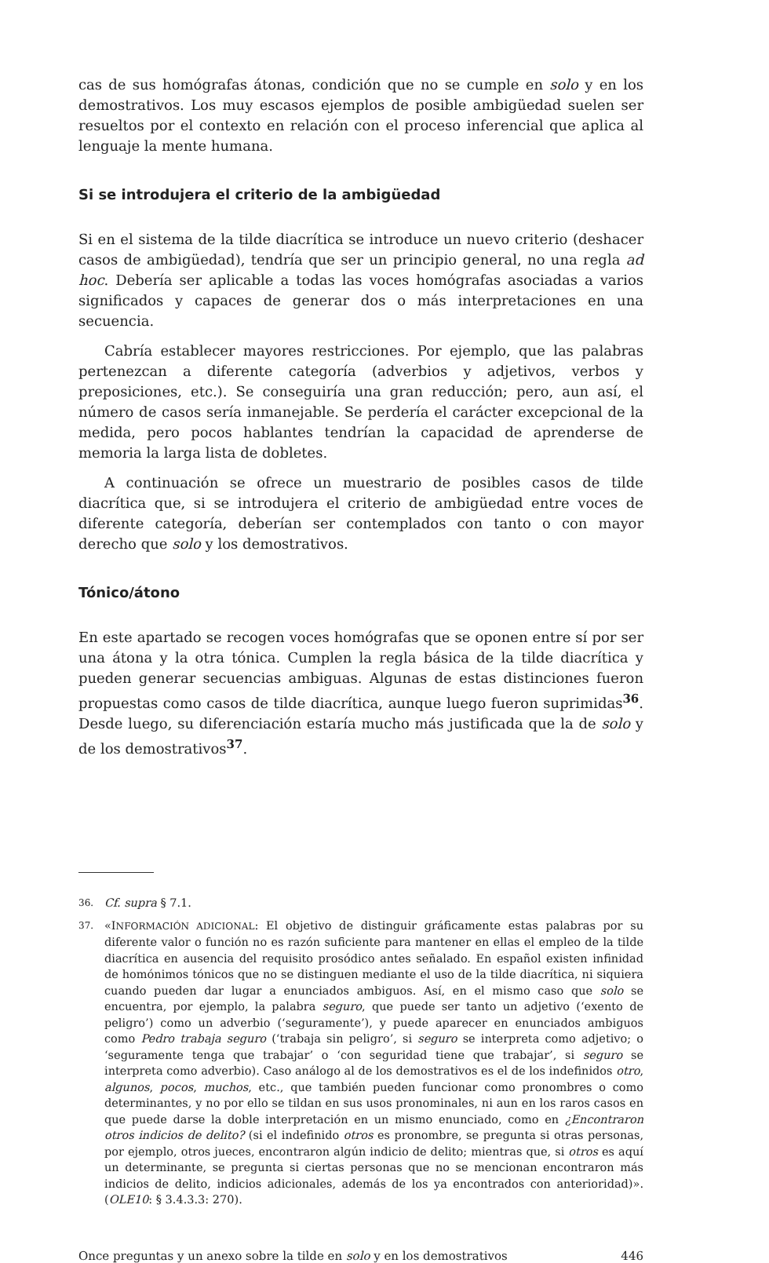cas de sus homógrafas átonas, condición que no se cumple en solo y en los demostrativos. Los muy escasos ejemplos de posible ambigüedad suelen ser resueltos por el contexto en relación con el proceso inferencial que aplica al lenguaje la mente humana.
Si se introdujera el criterio de la ambigüedad
Si en el sistema de la tilde diacrítica se introduce un nuevo criterio (deshacer casos de ambigüedad), tendría que ser un principio general, no una regla ad hoc. Debería ser aplicable a todas las voces homógrafas asociadas a varios significados y capaces de generar dos o más interpretaciones en una secuencia.
Cabría establecer mayores restricciones. Por ejemplo, que las palabras pertenezcan a diferente categoría (adverbios y adjetivos, verbos y preposiciones, etc.). Se conseguiría una gran reducción; pero, aun así, el número de casos sería inmanejable. Se perdería el carácter excepcional de la medida, pero pocos hablantes tendrían la capacidad de aprenderse de memoria la larga lista de dobletes.
A continuación se ofrece un muestrario de posibles casos de tilde diacrítica que, si se introdujera el criterio de ambigüedad entre voces de diferente categoría, deberían ser contemplados con tanto o con mayor derecho que solo y los demostrativos.
Tónico/átono
En este apartado se recogen voces homógrafas que se oponen entre sí por ser una átona y la otra tónica. Cumplen la regla básica de la tilde diacrítica y pueden generar secuencias ambiguas. Algunas de estas distinciones fueron propuestas como casos de tilde diacrítica, aunque luego fueron suprimidas<sup>36</sup>. Desde luego, su diferenciación estaría mucho más justificada que la de solo y de los demostrativos<sup>37</sup>.
36. Cf. supra § 7.1.
37. «INFORMACIÓN ADICIONAL: El objetivo de distinguir gráficamente estas palabras por su diferente valor o función no es razón suficiente para mantener en ellas el empleo de la tilde diacrítica en ausencia del requisito prosódico antes señalado. En español existen infinidad de homónimos tónicos que no se distinguen mediante el uso de la tilde diacrítica, ni siquiera cuando pueden dar lugar a enunciados ambiguos. Así, en el mismo caso que solo se encuentra, por ejemplo, la palabra seguro, que puede ser tanto un adjetivo (‘exento de peligro’) como un adverbio (‘seguramente’), y puede aparecer en enunciados ambiguos como Pedro trabaja seguro (‘trabaja sin peligro’, si seguro se interpreta como adjetivo; o ‘seguramente tenga que trabajar’ o ‘con seguridad tiene que trabajar’, si seguro se interpreta como adverbio). Caso análogo al de los demostrativos es el de los indefinidos otro, algunos, pocos, muchos, etc., que también pueden funcionar como pronombres o como determinantes, y no por ello se tildan en sus usos pronominales, ni aun en los raros casos en que puede darse la doble interpretación en un mismo enunciado, como en ¿Encontraron otros indicios de delito? (si el indefinido otros es pronombre, se pregunta si otras personas, por ejemplo, otros jueces, encontraron algún indicio de delito; mientras que, si otros es aquí un determinante, se pregunta si ciertas personas que no se mencionan encontraron más indicios de delito, indicios adicionales, además de los ya encontrados con anterioridad)». (OLE10: § 3.4.3.3: 270).
Once preguntas y un anexo sobre la tilde en solo y en los demostrativos 446